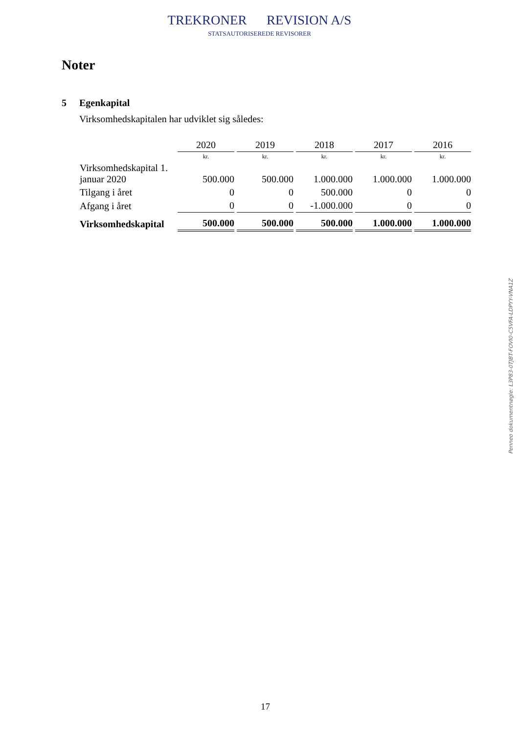TREKRONER REVISION A/S
STATSAUTORISEREDE REVISORER
Noter
5 Egenkapital
Virksomhedskapitalen har udviklet sig således:
| | 2020 | 2019 | 2018 | 2017 | 2016 |
| | kr. | kr. | kr. | kr. | kr. |
| Virksomhedskapital 1. januar 2020 | 500.000 | 500.000 | 1.000.000 | 1.000.000 | 1.000.000 |
| Tilgang i året | 0 | 0 | 500.000 | 0 | 0 |
| Afgang i året | 0 | 0 | -1.000.000 | 0 | 0 |
| Virksomhedskapital | 500.000 | 500.000 | 500.000 | 1.000.000 | 1.000.000 |
Penneo dokumentnøgle: L3P83-0TJBT-FOVI0-C5VFA-LDPYY-VNA1Z
17